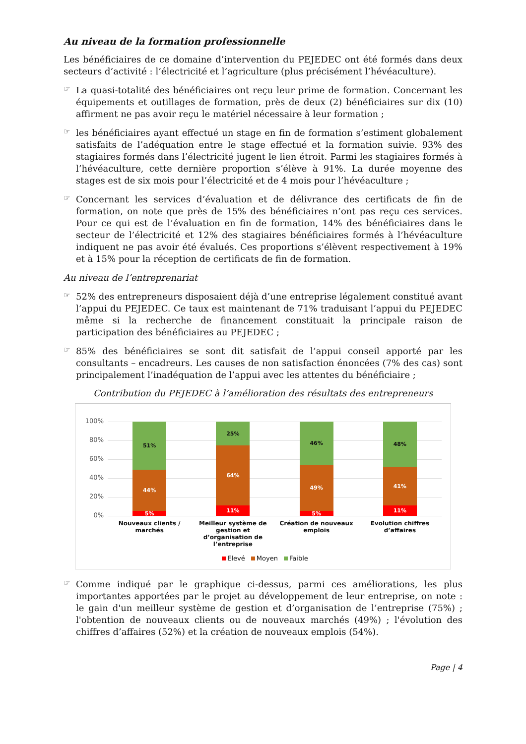Au niveau de la formation professionnelle
Les bénéficiaires de ce domaine d’intervention du PEJEDEC ont été formés dans deux secteurs d’activité : l’électricité et l’agriculture (plus précisément l’hévéaculture).
☞
La quasi-totalité des bénéficiaires ont reçu leur prime de formation. Concernant les équipements et outillages de formation, près de deux (2) bénéficiaires sur dix (10) affirment ne pas avoir reçu le matériel nécessaire à leur formation ;
☞
les bénéficiaires ayant effectué un stage en fin de formation s’estiment globalement satisfaits de l’adéquation entre le stage effectué et la formation suivie. 93% des stagiaires formés dans l’électricité jugent le lien étroit. Parmi les stagiaires formés à l’hévéaculture, cette dernière proportion s’élève à 91%. La durée moyenne des stages est de six mois pour l’électricité et de 4 mois pour l’hévéaculture ;
☞
Concernant les services d’évaluation et de délivrance des certificats de fin de formation, on note que près de 15% des bénéficiaires n’ont pas reçu ces services. Pour ce qui est de l’évaluation en fin de formation, 14% des bénéficiaires dans le secteur de l’électricité et 12% des stagiaires bénéficiaires formés à l’hévéaculture indiquent ne pas avoir été évalués. Ces proportions s’élèvent respectivement à 19% et à 15% pour la réception de certificats de fin de formation.
Au niveau de l’entreprenariat
☞
52% des entrepreneurs disposaient déjà d’une entreprise légalement constitué avant l’appui du PEJEDEC. Ce taux est maintenant de 71% traduisant l’appui du PEJEDEC même si la recherche de financement constituait la principale raison de participation des bénéficiaires au PEJEDEC ;
☞
85% des bénéficiaires se sont dit satisfait de l’appui conseil apporté par les consultants – encadreurs. Les causes de non satisfaction énoncées (7% des cas) sont principalement l’inadéquation de l’appui avec les attentes du bénéficiaire ;
Contribution du PEJEDEC à l’amélioration des résultats des entrepreneurs
100%
80%
60%
40%
20%
0%
51%
44%
5%
25%
64%
11%
46%
49%
5%
48%
41%
11%
Nouveaux clients / marchés Meilleur système de gestion et d’organisation de l’entreprise
Création de nouveaux emplois Evolution chiffres d’affaires
Elevé Moyen Faible
☞
Comme indiqué par le graphique ci-dessus, parmi ces améliorations, les plus importantes apportées par le projet au développement de leur entreprise, on note : le gain d'un meilleur système de gestion et d’organisation de l’entreprise (75%) ; l'obtention de nouveaux clients ou de nouveaux marchés (49%) ; l'évolution des chiffres d’affaires (52%) et la création de nouveaux emplois (54%).
Page | 4